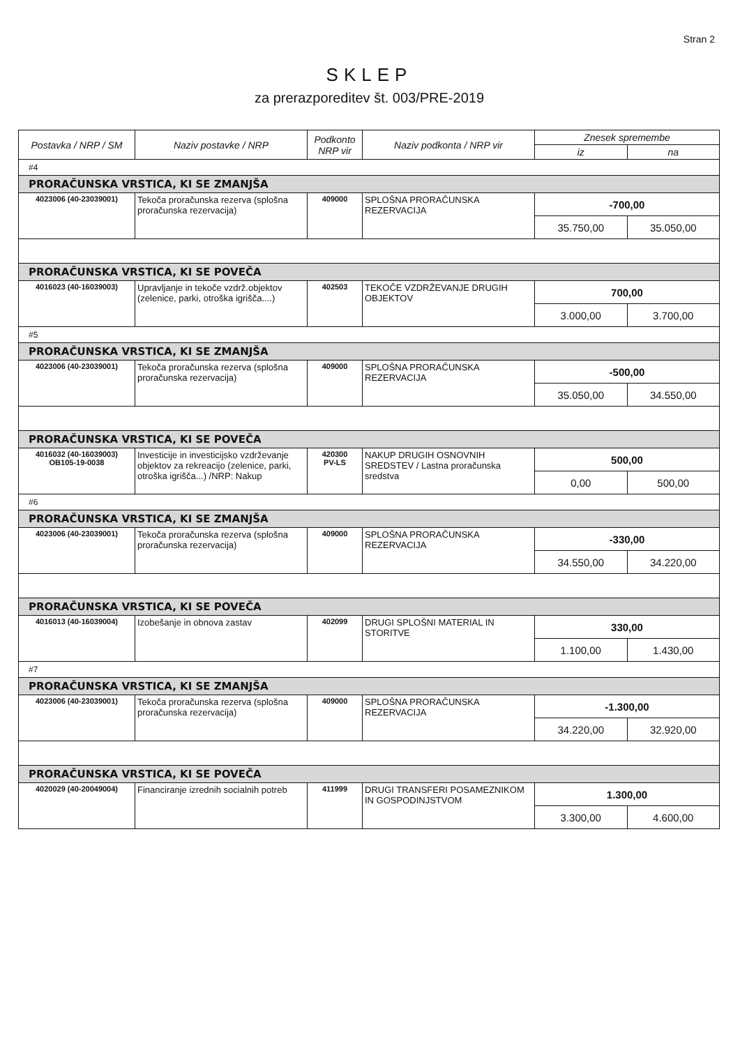Stran 2
SKLEP
za prerazporeditev št. 003/PRE-2019
| Postavka / NRP / SM | Naziv postavke / NRP | Podkonto NRP vir | Naziv podkonta / NRP vir | Znesek spremembe | |
| --- | --- | --- | --- | --- | --- |
| | | | | iz | na |
| #4 | | | | | |
| PRORAČUNSKA VRSTICA, KI SE ZMANJŠA | | | | | |
| 4023006 (40-23039001) | Tekoča proračunska rezerva (splošna proračunska rezervacija) | 409000 | SPLOŠNA PRORAČUNSKA REZERVACIJA | -700,00 | |
| | | | | 35.750,00 | 35.050,00 |
| PRORAČUNSKA VRSTICA, KI SE POVEČA | | | | | |
| 4016023 (40-16039003) | Upravljanje in tekoče vzdrž.objektov (zelenice, parki, otroška igrišča....) | 402503 | TEKOČE VZDRŽEVANJE DRUGIH OBJEKTOV | 700,00 | |
| | | | | 3.000,00 | 3.700,00 |
| #5 | | | | | |
| PRORAČUNSKA VRSTICA, KI SE ZMANJŠA | | | | | |
| 4023006 (40-23039001) | Tekoča proračunska rezerva (splošna proračunska rezervacija) | 409000 | SPLOŠNA PRORAČUNSKA REZERVACIJA | -500,00 | |
| | | | | 35.050,00 | 34.550,00 |
| PRORAČUNSKA VRSTICA, KI SE POVEČA | | | | | |
| 4016032 (40-16039003) OB105-19-0038 | Investicije in investicijsko vzdrževanje objektov za rekreacijo (zelenice, parki, otroška igrišča...) /NRP: Nakup | 420300 PV-LS | NAKUP DRUGIH OSNOVNIH SREDSTEV / Lastna proračunska sredstva | 500,00 | |
| | | | | 0,00 | 500,00 |
| #6 | | | | | |
| PRORAČUNSKA VRSTICA, KI SE ZMANJŠA | | | | | |
| 4023006 (40-23039001) | Tekoča proračunska rezerva (splošna proračunska rezervacija) | 409000 | SPLOŠNA PRORAČUNSKA REZERVACIJA | -330,00 | |
| | | | | 34.550,00 | 34.220,00 |
| PRORAČUNSKA VRSTICA, KI SE POVEČA | | | | | |
| 4016013 (40-16039004) | Izobešanje in obnova zastav | 402099 | DRUGI SPLOŠNI MATERIAL IN STORITVE | 330,00 | |
| | | | | 1.100,00 | 1.430,00 |
| #7 | | | | | |
| PRORAČUNSKA VRSTICA, KI SE ZMANJŠA | | | | | |
| 4023006 (40-23039001) | Tekoča proračunska rezerva (splošna proračunska rezervacija) | 409000 | SPLOŠNA PRORAČUNSKA REZERVACIJA | -1.300,00 | |
| | | | | 34.220,00 | 32.920,00 |
| PRORAČUNSKA VRSTICA, KI SE POVEČA | | | | | |
| 4020029 (40-20049004) | Financiranje izrednih socialnih potreb | 411999 | DRUGI TRANSFERI POSAMEZNIKOM IN GOSPODINJSTVOM | 1.300,00 | |
| | | | | 3.300,00 | 4.600,00 |